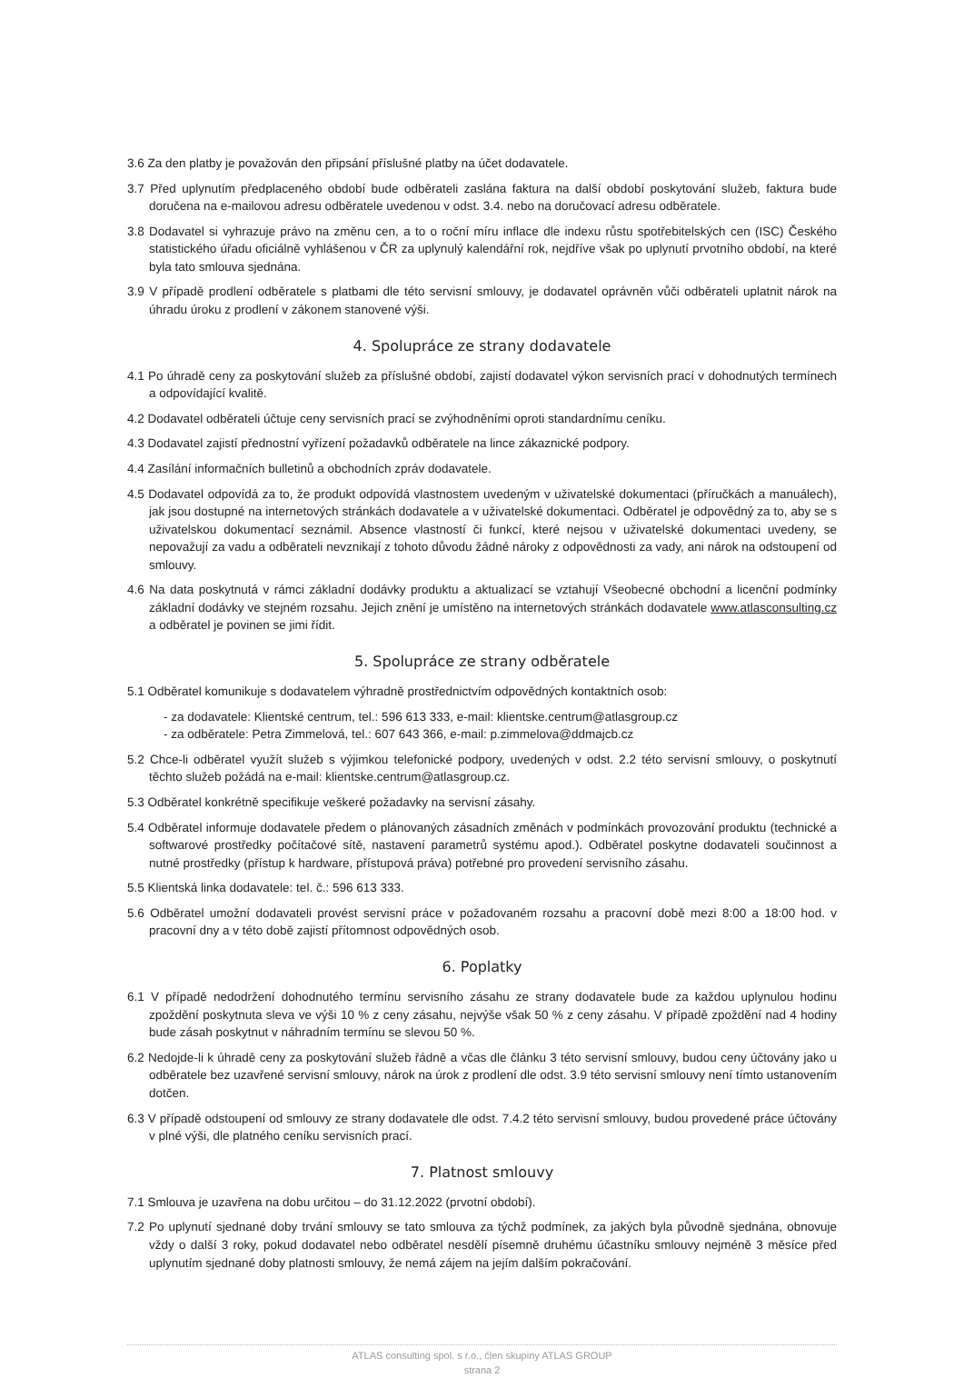3.6 Za den platby je považován den připsání příslušné platby na účet dodavatele.
3.7 Před uplynutím předplaceného období bude odběrateli zaslána faktura na další období poskytování služeb, faktura bude doručena na e-mailovou adresu odběratele uvedenou v odst. 3.4. nebo na doručovací adresu odběratele.
3.8 Dodavatel si vyhrazuje právo na změnu cen, a to o roční míru inflace dle indexu růstu spotřebitelských cen (ISC) Českého statistického úřadu oficiálně vyhlášenou v ČR za uplynulý kalendářní rok, nejdříve však po uplynutí prvotního období, na které byla tato smlouva sjednána.
3.9 V případě prodlení odběratele s platbami dle této servisní smlouvy, je dodavatel oprávněn vůči odběrateli uplatnit nárok na úhradu úroku z prodlení v zákonem stanovené výši.
4. Spolupráce ze strany dodavatele
4.1 Po úhradě ceny za poskytování služeb za příslušné období, zajistí dodavatel výkon servisních prací v dohodnutých termínech a odpovídající kvalitě.
4.2 Dodavatel odběrateli účtuje ceny servisních prací se zvýhodněními oproti standardnímu ceníku.
4.3 Dodavatel zajistí přednostní vyřízení požadavků odběratele na lince zákaznické podpory.
4.4 Zasílání informačních bulletinů a obchodních zpráv dodavatele.
4.5 Dodavatel odpovídá za to, že produkt odpovídá vlastnostem uvedeným v uživatelské dokumentaci (příručkách a manuálech), jak jsou dostupné na internetových stránkách dodavatele a v uživatelské dokumentaci. Odběratel je odpovědný za to, aby se s uživatelskou dokumentací seznámil. Absence vlastností či funkcí, které nejsou v uživatelské dokumentaci uvedeny, se nepovažují za vadu a odběrateli nevznikají z tohoto důvodu žádné nároky z odpovědnosti za vady, ani nárok na odstoupení od smlouvy.
4.6 Na data poskytnutá v rámci základní dodávky produktu a aktualizací se vztahují Všeobecné obchodní a licenční podmínky základní dodávky ve stejném rozsahu. Jejich znění je umístěno na internetových stránkách dodavatele www.atlasconsulting.cz a odběratel je povinen se jimi řídit.
5. Spolupráce ze strany odběratele
5.1 Odběratel komunikuje s dodavatelem výhradně prostřednictvím odpovědných kontaktních osob:
- za dodavatele: Klientské centrum, tel.: 596 613 333, e-mail: klientske.centrum@atlasgroup.cz
- za odběratele: Petra Zimmelová, tel.: 607 643 366, e-mail: p.zimmelova@ddmajcb.cz
5.2 Chce-li odběratel využít služeb s výjimkou telefonické podpory, uvedených v odst. 2.2 této servisní smlouvy, o poskytnutí těchto služeb požádá na e-mail: klientske.centrum@atlasgroup.cz.
5.3 Odběratel konkrétně specifikuje veškeré požadavky na servisní zásahy.
5.4 Odběratel informuje dodavatele předem o plánovaných zásadních změnách v podmínkách provozování produktu (technické a softwarové prostředky počítačové sítě, nastavení parametrů systému apod.). Odběratel poskytne dodavateli součinnost a nutné prostředky (přístup k hardware, přístupová práva) potřebné pro provedení servisního zásahu.
5.5 Klientská linka dodavatele: tel. č.: 596 613 333.
5.6 Odběratel umožní dodavateli provést servisní práce v požadovaném rozsahu a pracovní době mezi 8:00 a 18:00 hod. v pracovní dny a v této době zajistí přítomnost odpovědných osob.
6. Poplatky
6.1 V případě nedodržení dohodnutého termínu servisního zásahu ze strany dodavatele bude za každou uplynulou hodinu zpoždění poskytnuta sleva ve výši 10 % z ceny zásahu, nejvýše však 50 % z ceny zásahu. V případě zpoždění nad 4 hodiny bude zásah poskytnut v náhradním termínu se slevou 50 %.
6.2 Nedojde-li k úhradě ceny za poskytování služeb řádně a včas dle článku 3 této servisní smlouvy, budou ceny účtovány jako u odběratele bez uzavřené servisní smlouvy, nárok na úrok z prodlení dle odst. 3.9 této servisní smlouvy není tímto ustanovením dotčen.
6.3 V případě odstoupení od smlouvy ze strany dodavatele dle odst. 7.4.2 této servisní smlouvy, budou provedené práce účtovány v plné výši, dle platného ceníku servisních prací.
7. Platnost smlouvy
7.1 Smlouva je uzavřena na dobu určitou – do 31.12.2022 (prvotní období).
7.2 Po uplynutí sjednané doby trvání smlouvy se tato smlouva za týchž podmínek, za jakých byla původně sjednána, obnovuje vždy o další 3 roky, pokud dodavatel nebo odběratel nesdělí písemně druhému účastníku smlouvy nejméně 3 měsíce před uplynutím sjednané doby platnosti smlouvy, že nemá zájem na jejím dalším pokračování.
ATLAS consulting spol. s r.o., člen skupiny ATLAS GROUP
strana 2